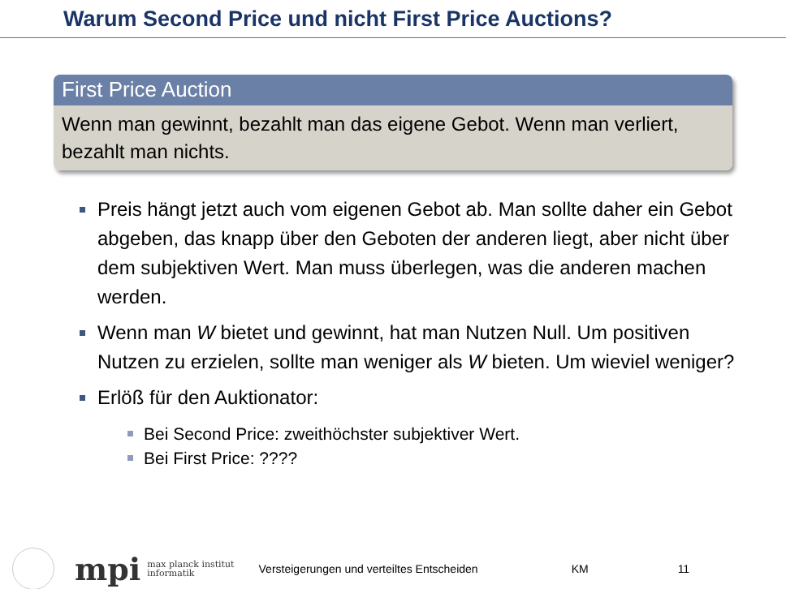Warum Second Price und nicht First Price Auctions?
First Price Auction
Wenn man gewinnt, bezahlt man das eigene Gebot. Wenn man verliert, bezahlt man nichts.
Preis hängt jetzt auch vom eigenen Gebot ab. Man sollte daher ein Gebot abgeben, das knapp über den Geboten der anderen liegt, aber nicht über dem subjektiven Wert. Man muss überlegen, was die anderen machen werden.
Wenn man W bietet und gewinnt, hat man Nutzen Null. Um positiven Nutzen zu erzielen, sollte man weniger als W bieten. Um wieviel weniger?
Erlöß für den Auktionator:
Bei Second Price: zweithöchster subjektiver Wert.
Bei First Price: ????
mpi
max planck institut
informatik
Versteigerungen und verteiltes Entscheiden KM 11